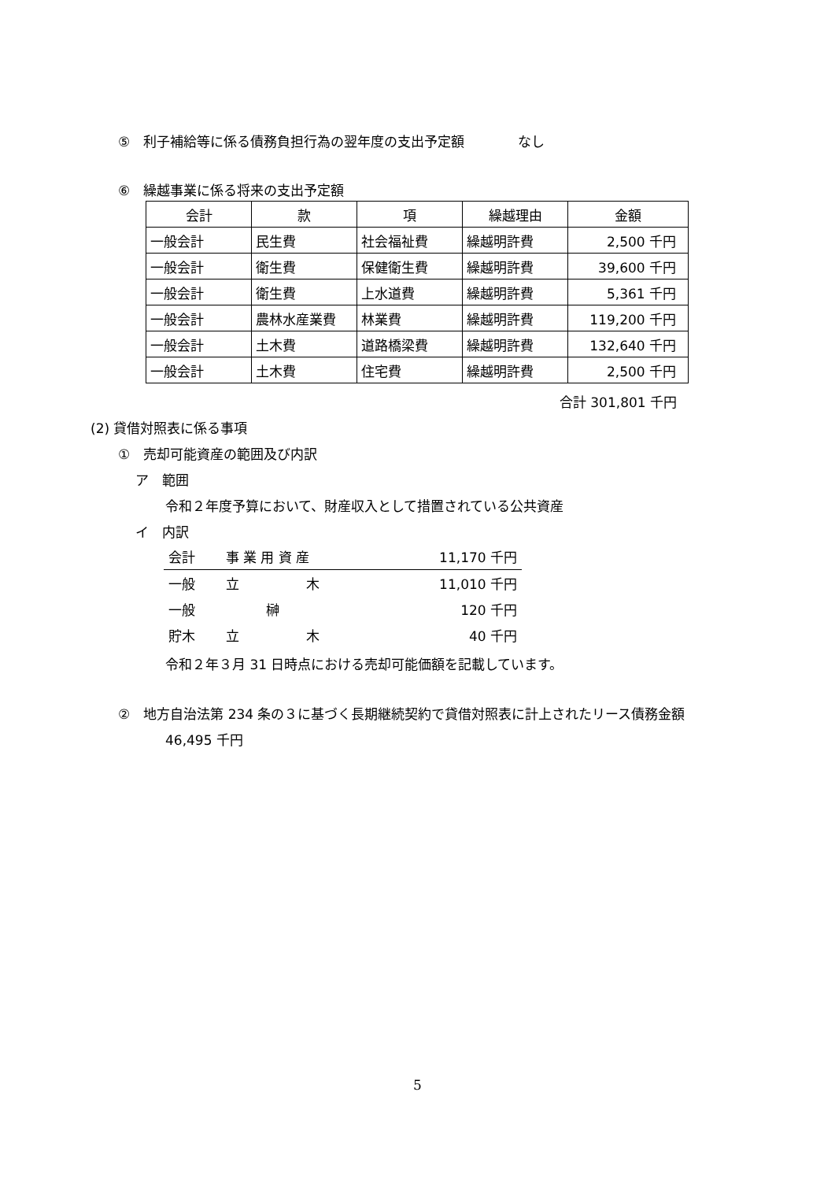⑤　利子補給等に係る債務負担行為の翌年度の支出予定額　　　　なし
⑥　繰越事業に係る将来の支出予定額
| 会計 | 款 | 項 | 繰越理由 | 金額 |
| 一般会計 | 民生費 | 社会福祉費 | 繰越明許費 | 2,500 千円 |
| 一般会計 | 衛生費 | 保健衛生費 | 繰越明許費 | 39,600 千円 |
| 一般会計 | 衛生費 | 上水道費 | 繰越明許費 | 5,361 千円 |
| 一般会計 | 農林水産業費 | 林業費 | 繰越明許費 | 119,200 千円 |
| 一般会計 | 土木費 | 道路橋梁費 | 繰越明許費 | 132,640 千円 |
| 一般会計 | 土木費 | 住宅費 | 繰越明許費 | 2,500 千円 |
合計 301,801 千円
(2) 貸借対照表に係る事項
①　売却可能資産の範囲及び内訳
ア　範囲
令和２年度予算において、財産収入として措置されている公共資産
イ　内訳
| 会計 | 事 業 用 資 産 | 11,170 千円 |
| 一般 | 立 木 | 11,010 千円 |
| 一般 | 榊 | 120 千円 |
| 貯木 | 立 木 | 40 千円 |
令和２年３月 31 日時点における売却可能価額を記載しています。
②　地方自治法第 234 条の３に基づく長期継続契約で貸借対照表に計上されたリース債務金額
46,495 千円
5